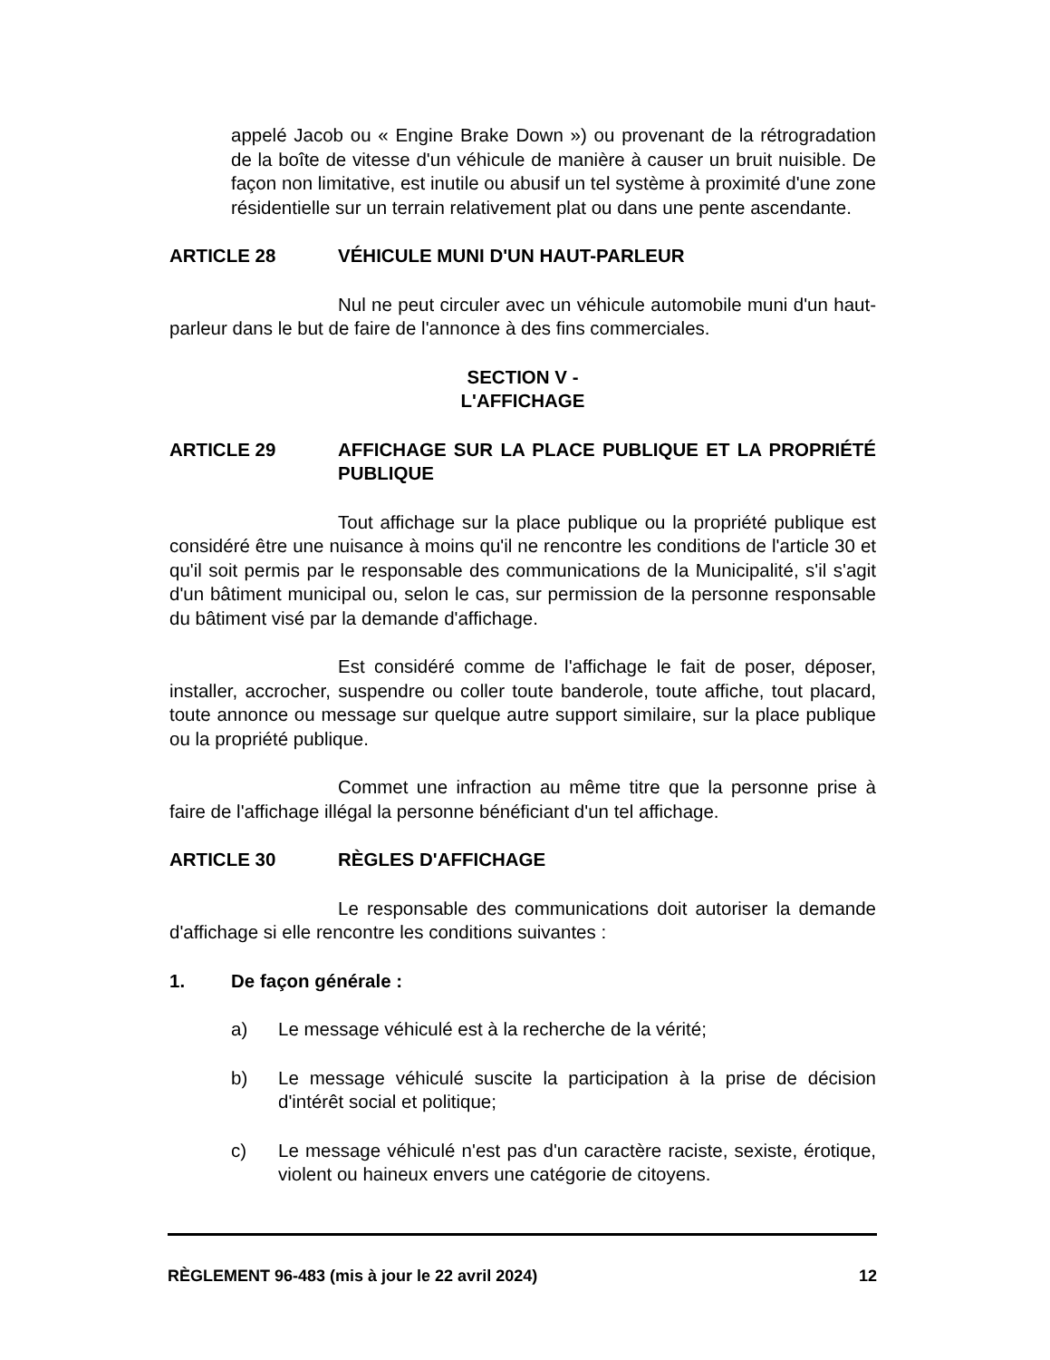appelé Jacob ou « Engine Brake Down ») ou provenant de la rétrogradation de la boîte de vitesse d'un véhicule de manière à causer un bruit nuisible. De façon non limitative, est inutile ou abusif un tel système à proximité d'une zone résidentielle sur un terrain relativement plat ou dans une pente ascendante.
ARTICLE 28 VÉHICULE MUNI D'UN HAUT-PARLEUR
Nul ne peut circuler avec un véhicule automobile muni d'un haut-parleur dans le but de faire de l'annonce à des fins commerciales.
SECTION V -
L'AFFICHAGE
ARTICLE 29 AFFICHAGE SUR LA PLACE PUBLIQUE ET LA PROPRIÉTÉ PUBLIQUE
Tout affichage sur la place publique ou la propriété publique est considéré être une nuisance à moins qu'il ne rencontre les conditions de l'article 30 et qu'il soit permis par le responsable des communications de la Municipalité, s'il s'agit d'un bâtiment municipal ou, selon le cas, sur permission de la personne responsable du bâtiment visé par la demande d'affichage.
Est considéré comme de l'affichage le fait de poser, déposer, installer, accrocher, suspendre ou coller toute banderole, toute affiche, tout placard, toute annonce ou message sur quelque autre support similaire, sur la place publique ou la propriété publique.
Commet une infraction au même titre que la personne prise à faire de l'affichage illégal la personne bénéficiant d'un tel affichage.
ARTICLE 30 RÈGLES D'AFFICHAGE
Le responsable des communications doit autoriser la demande d'affichage si elle rencontre les conditions suivantes :
1. De façon générale :
a) Le message véhiculé est à la recherche de la vérité;
b) Le message véhiculé suscite la participation à la prise de décision d'intérêt social et politique;
c) Le message véhiculé n'est pas d'un caractère raciste, sexiste, érotique, violent ou haineux envers une catégorie de citoyens.
RÈGLEMENT 96-483 (mis à jour le 22 avril 2024) 12